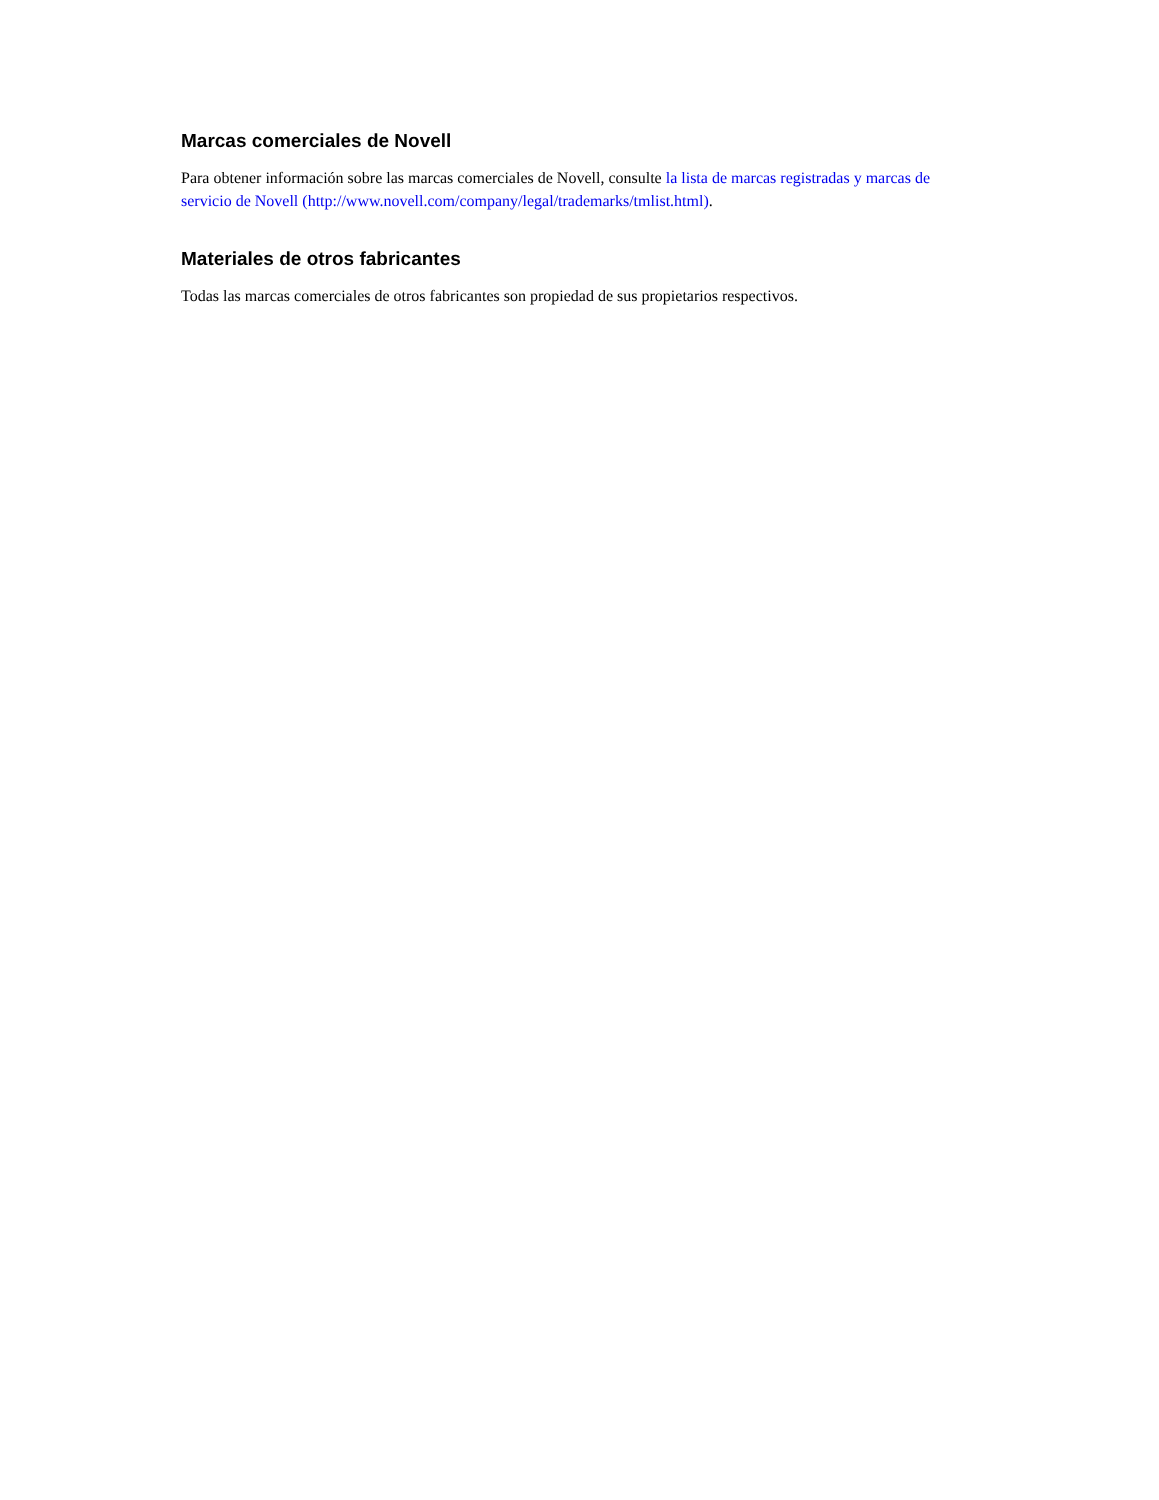Marcas comerciales de Novell
Para obtener información sobre las marcas comerciales de Novell, consulte la lista de marcas registradas y marcas de servicio de Novell (http://www.novell.com/company/legal/trademarks/tmlist.html).
Materiales de otros fabricantes
Todas las marcas comerciales de otros fabricantes son propiedad de sus propietarios respectivos.